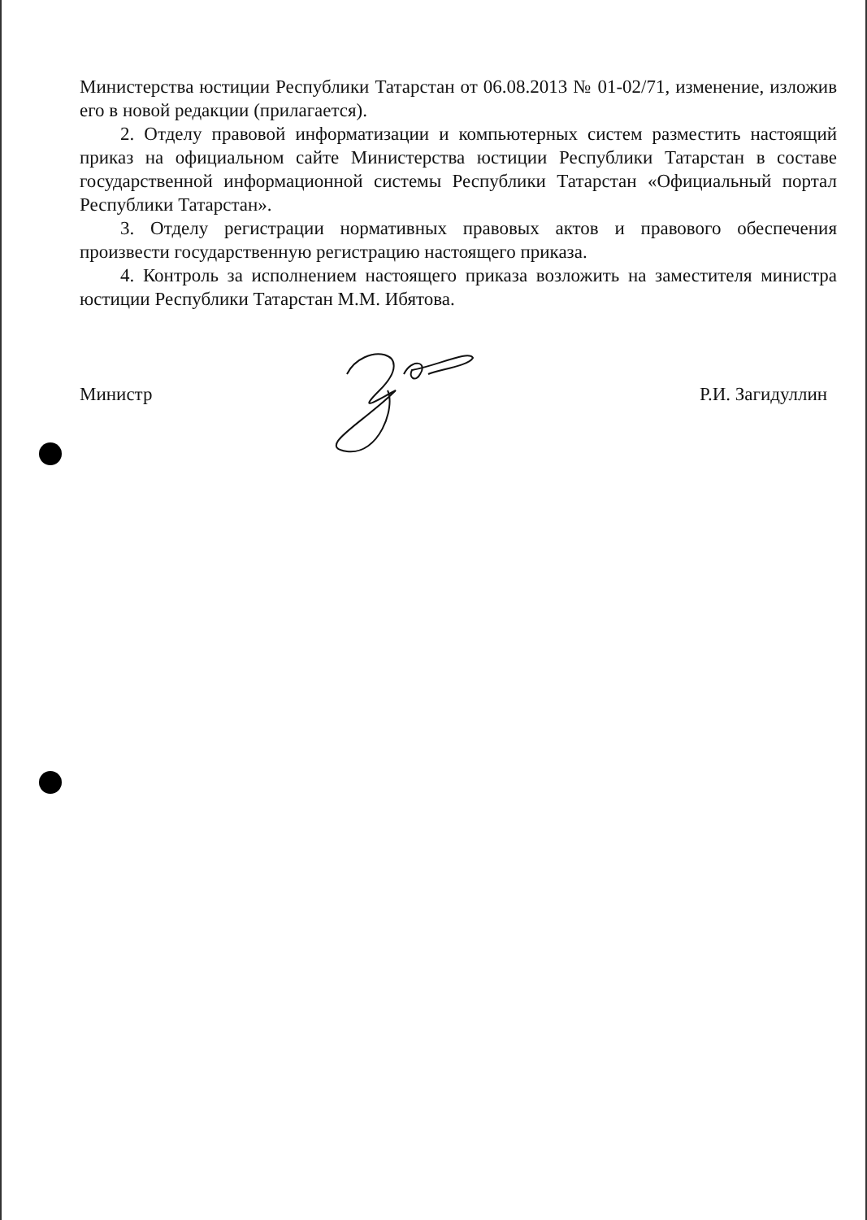Министерства юстиции Республики Татарстан от 06.08.2013 № 01-02/71, изменение, изложив его в новой редакции (прилагается).
2. Отделу правовой информатизации и компьютерных систем разместить настоящий приказ на официальном сайте Министерства юстиции Республики Татарстан в составе государственной информационной системы Республики Татарстан «Официальный портал Республики Татарстан».
3. Отделу регистрации нормативных правовых актов и правового обеспечения произвести государственную регистрацию настоящего приказа.
4. Контроль за исполнением настоящего приказа возложить на заместителя министра юстиции Республики Татарстан М.М. Ибятова.
Министр Р.И. Загидуллин